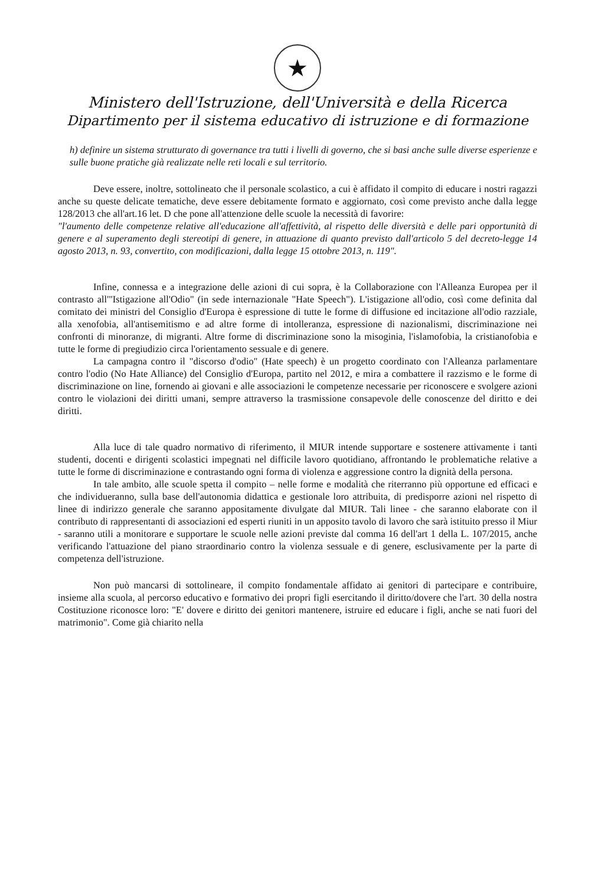★
Ministero dell'Istruzione, dell'Università e della Ricerca
Dipartimento per il sistema educativo di istruzione e di formazione
h) definire un sistema strutturato di governance tra tutti i livelli di governo, che si basi anche sulle diverse esperienze e sulle buone pratiche già realizzate nelle reti locali e sul territorio.
Deve essere, inoltre, sottolineato che il personale scolastico, a cui è affidato il compito di educare i nostri ragazzi anche su queste delicate tematiche, deve essere debitamente formato e aggiornato, così come previsto anche dalla legge 128/2013 che all'art.16 let. D che pone all'attenzione delle scuole la necessità di favorire:
"l'aumento delle competenze relative all'educazione all'affettività, al rispetto delle diversità e delle pari opportunità di genere e al superamento degli stereotipi di genere, in attuazione di quanto previsto dall'articolo 5 del decreto-legge 14 agosto 2013, n. 93, convertito, con modificazioni, dalla legge 15 ottobre 2013, n. 119".
Infine, connessa e a integrazione delle azioni di cui sopra, è la Collaborazione con l'Alleanza Europea per il contrasto all'"Istigazione all'Odio" (in sede internazionale "Hate Speech"). L'istigazione all'odio, così come definita dal comitato dei ministri del Consiglio d'Europa è espressione di tutte le forme di diffusione ed incitazione all'odio razziale, alla xenofobia, all'antisemitismo e ad altre forme di intolleranza, espressione di nazionalismi, discriminazione nei confronti di minoranze, di migranti. Altre forme di discriminazione sono la misoginia, l'islamofobia, la cristianofobia e tutte le forme di pregiudizio circa l'orientamento sessuale e di genere.
La campagna contro il "discorso d'odio" (Hate speech) è un progetto coordinato con l'Alleanza parlamentare contro l'odio (No Hate Alliance) del Consiglio d'Europa, partito nel 2012, e mira a combattere il razzismo e le forme di discriminazione on line, fornendo ai giovani e alle associazioni le competenze necessarie per riconoscere e svolgere azioni contro le violazioni dei diritti umani, sempre attraverso la trasmissione consapevole delle conoscenze del diritto e dei diritti.
Alla luce di tale quadro normativo di riferimento, il MIUR intende supportare e sostenere attivamente i tanti studenti, docenti e dirigenti scolastici impegnati nel difficile lavoro quotidiano, affrontando le problematiche relative a tutte le forme di discriminazione e contrastando ogni forma di violenza e aggressione contro la dignità della persona.
In tale ambito, alle scuole spetta il compito – nelle forme e modalità che riterranno più opportune ed efficaci e che individueranno, sulla base dell'autonomia didattica e gestionale loro attribuita, di predisporre azioni nel rispetto di linee di indirizzo generale che saranno appositamente divulgate dal MIUR. Tali linee - che saranno elaborate con il contributo di rappresentanti di associazioni ed esperti riuniti in un apposito tavolo di lavoro che sarà istituito presso il Miur - saranno utili a monitorare e supportare le scuole nelle azioni previste dal comma 16 dell'art 1 della L. 107/2015, anche verificando l'attuazione del piano straordinario contro la violenza sessuale e di genere, esclusivamente per la parte di competenza dell'istruzione.
Non può mancarsi di sottolineare, il compito fondamentale affidato ai genitori di partecipare e contribuire, insieme alla scuola, al percorso educativo e formativo dei propri figli esercitando il diritto/dovere che l'art. 30 della nostra Costituzione riconosce loro: "E' dovere e diritto dei genitori mantenere, istruire ed educare i figli, anche se nati fuori del matrimonio". Come già chiarito nella